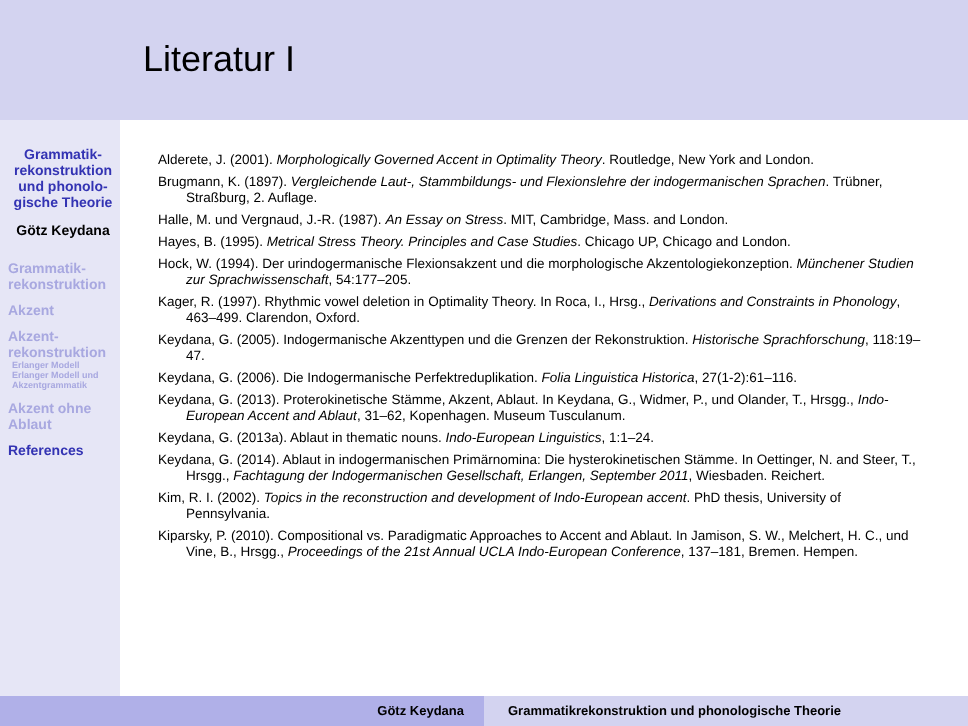Grammatik-rekonstruktion und phonolo-gische Theorie
Götz Keydana
Grammatik-rekonstruktion
Akzent
Akzent-rekonstruktion
Erlanger Modell
Erlanger Modell und Akzentgrammatik
Akzent ohne Ablaut
References
Literatur I
Alderete, J. (2001). Morphologically Governed Accent in Optimality Theory. Routledge, New York and London.
Brugmann, K. (1897). Vergleichende Laut-, Stammbildungs- und Flexionslehre der indogermanischen Sprachen. Trübner, Straßburg, 2. Auflage.
Halle, M. und Vergnaud, J.-R. (1987). An Essay on Stress. MIT, Cambridge, Mass. and London.
Hayes, B. (1995). Metrical Stress Theory. Principles and Case Studies. Chicago UP, Chicago and London.
Hock, W. (1994). Der urindogermanische Flexionsakzent und die morphologische Akzentologiekonzeption. Münchener Studien zur Sprachwissenschaft, 54:177–205.
Kager, R. (1997). Rhythmic vowel deletion in Optimality Theory. In Roca, I., Hrsg., Derivations and Constraints in Phonology, 463–499. Clarendon, Oxford.
Keydana, G. (2005). Indogermanische Akzenttypen und die Grenzen der Rekonstruktion. Historische Sprachforschung, 118:19–47.
Keydana, G. (2006). Die Indogermanische Perfektreduplikation. Folia Linguistica Historica, 27(1-2):61–116.
Keydana, G. (2013). Proterokinetische Stämme, Akzent, Ablaut. In Keydana, G., Widmer, P., und Olander, T., Hrsgg., Indo-European Accent and Ablaut, 31–62, Kopenhagen. Museum Tusculanum.
Keydana, G. (2013a). Ablaut in thematic nouns. Indo-European Linguistics, 1:1–24.
Keydana, G. (2014). Ablaut in indogermanischen Primärnomina: Die hysterokinetischen Stämme. In Oettinger, N. and Steer, T., Hrsgg., Fachtagung der Indogermanischen Gesellschaft, Erlangen, September 2011, Wiesbaden. Reichert.
Kim, R. I. (2002). Topics in the reconstruction and development of Indo-European accent. PhD thesis, University of Pennsylvania.
Kiparsky, P. (2010). Compositional vs. Paradigmatic Approaches to Accent and Ablaut. In Jamison, S. W., Melchert, H. C., und Vine, B., Hrsgg., Proceedings of the 21st Annual UCLA Indo-European Conference, 137–181, Bremen. Hempen.
Götz Keydana Grammatikrekonstruktion und phonologische Theorie